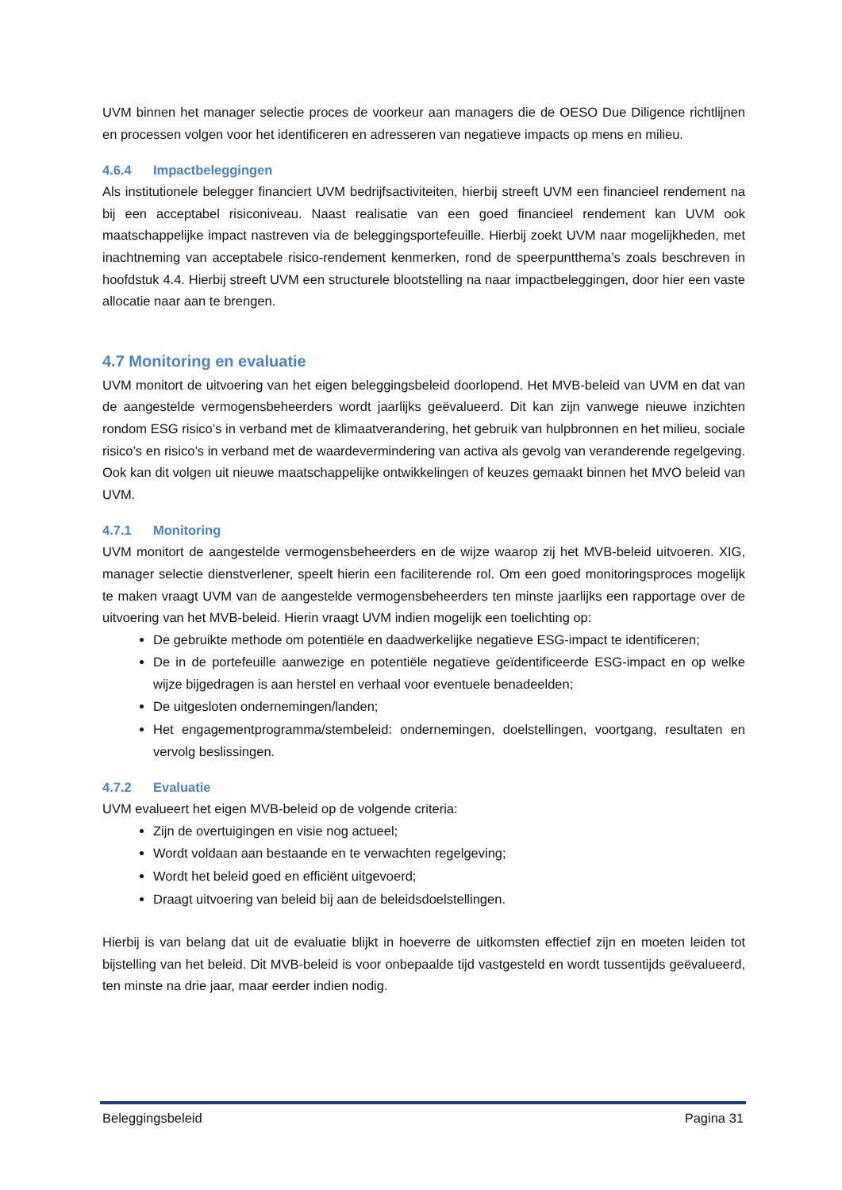UVM binnen het manager selectie proces de voorkeur aan managers die de OESO Due Diligence richtlijnen en processen volgen voor het identificeren en adresseren van negatieve impacts op mens en milieu.
4.6.4 Impactbeleggingen
Als institutionele belegger financiert UVM bedrijfsactiviteiten, hierbij streeft UVM een financieel rendement na bij een acceptabel risiconiveau. Naast realisatie van een goed financieel rendement kan UVM ook maatschappelijke impact nastreven via de beleggingsportefeuille. Hierbij zoekt UVM naar mogelijkheden, met inachtneming van acceptabele risico-rendement kenmerken, rond de speerpuntthema’s zoals beschreven in hoofdstuk 4.4. Hierbij streeft UVM een structurele blootstelling na naar impactbeleggingen, door hier een vaste allocatie naar aan te brengen.
4.7 Monitoring en evaluatie
UVM monitort de uitvoering van het eigen beleggingsbeleid doorlopend. Het MVB-beleid van UVM en dat van de aangestelde vermogensbeheerders wordt jaarlijks geëvalueerd. Dit kan zijn vanwege nieuwe inzichten rondom ESG risico’s in verband met de klimaatverandering, het gebruik van hulpbronnen en het milieu, sociale risico’s en risico’s in verband met de waardevermindering van activa als gevolg van veranderende regelgeving. Ook kan dit volgen uit nieuwe maatschappelijke ontwikkelingen of keuzes gemaakt binnen het MVO beleid van UVM.
4.7.1 Monitoring
UVM monitort de aangestelde vermogensbeheerders en de wijze waarop zij het MVB-beleid uitvoeren. XIG, manager selectie dienstverlener, speelt hierin een faciliterende rol. Om een goed monitoringsproces mogelijk te maken vraagt UVM van de aangestelde vermogensbeheerders ten minste jaarlijks een rapportage over de uitvoering van het MVB-beleid. Hierin vraagt UVM indien mogelijk een toelichting op:
De gebruikte methode om potentiële en daadwerkelijke negatieve ESG-impact te identificeren;
De in de portefeuille aanwezige en potentiële negatieve geïdentificeerde ESG-impact en op welke wijze bijgedragen is aan herstel en verhaal voor eventuele benadeelden;
De uitgesloten ondernemingen/landen;
Het engagementprogramma/stembeleid: ondernemingen, doelstellingen, voortgang, resultaten en vervolg beslissingen.
4.7.2 Evaluatie
UVM evalueert het eigen MVB-beleid op de volgende criteria:
Zijn de overtuigingen en visie nog actueel;
Wordt voldaan aan bestaande en te verwachten regelgeving;
Wordt het beleid goed en efficiënt uitgevoerd;
Draagt uitvoering van beleid bij aan de beleidsdoelstellingen.
Hierbij is van belang dat uit de evaluatie blijkt in hoeverre de uitkomsten effectief zijn en moeten leiden tot bijstelling van het beleid. Dit MVB-beleid is voor onbepaalde tijd vastgesteld en wordt tussentijds geëvalueerd, ten minste na drie jaar, maar eerder indien nodig.
Beleggingsbeleid Pagina 31